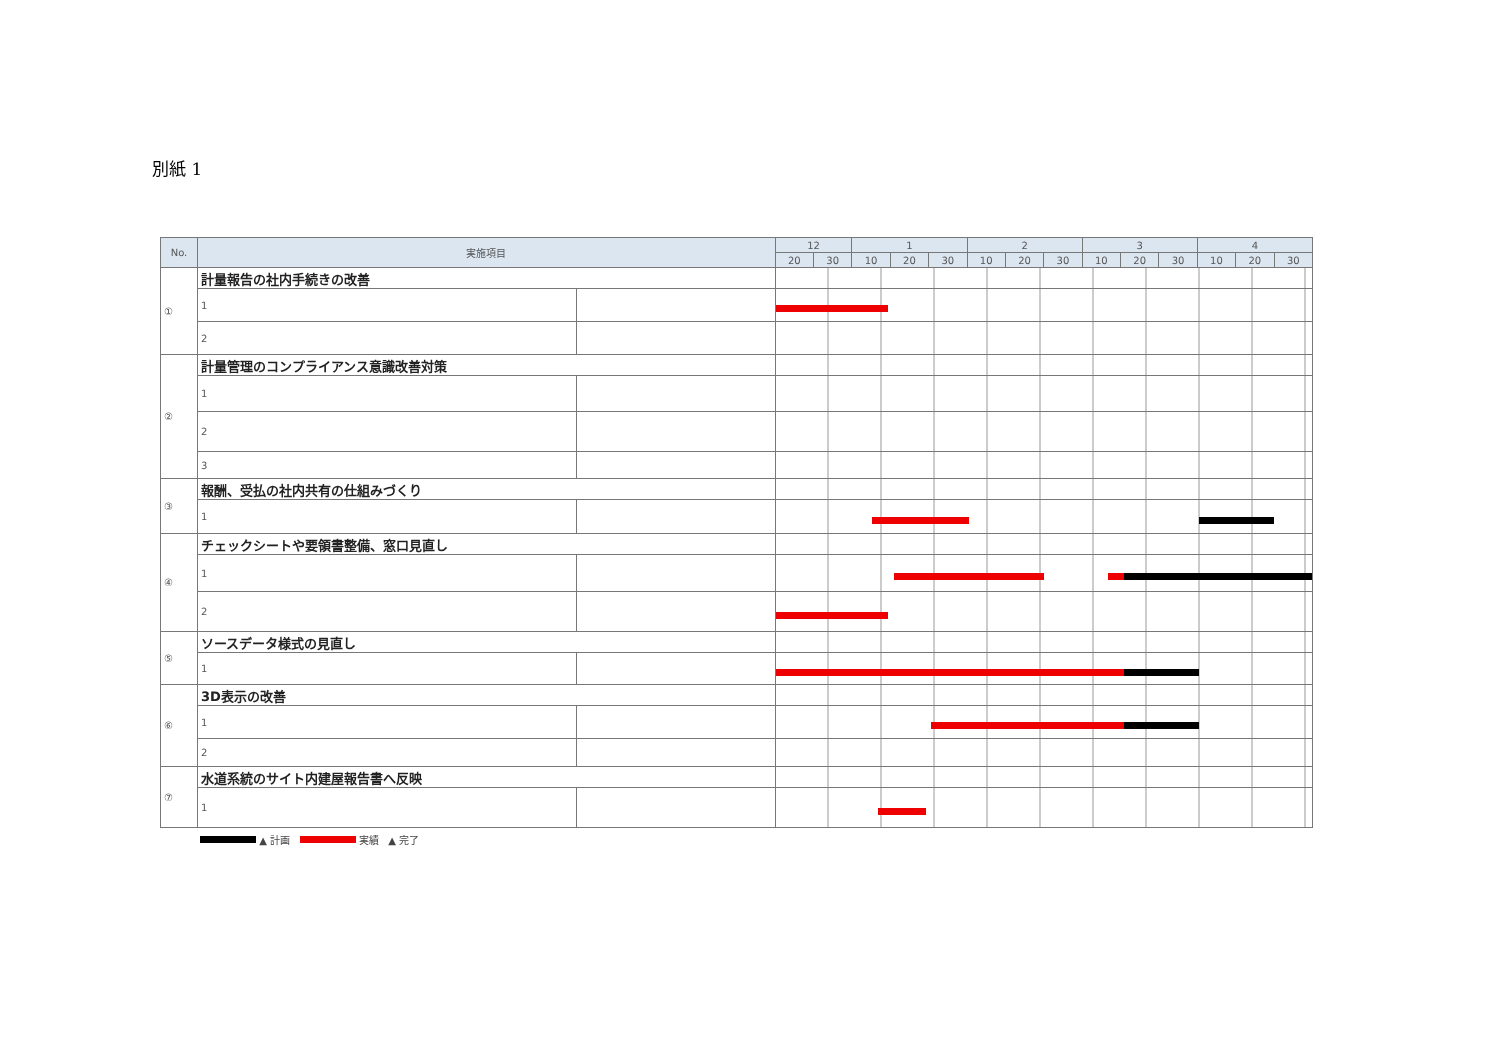別紙 1
| No. | 実施項目 | | 12 | | 1 | | | 2 | | | 3 | | | 4 | | |
| --- | --- | --- | --- | --- | --- | --- | --- | --- | --- | --- | --- | --- | --- | --- | --- | --- |
| | | | 20 | 30 | 10 | 20 | 30 | 10 | 20 | 30 | 10 | 20 | 30 | 10 | 20 | 30 |
| ① | 計量報告の社内手続きの改善 | | | | | | | | | | | | | | | |
| | 1 | | | | | | | | | | | | | | | |
| | 2 | | | | | | | | | | | | | | | |
| ② | 計量管理のコンプライアンス意識改善対策 | | | | | | | | | | | | | | | |
| | 1 | | | | | | | | | | | | | | | |
| | 2 | | | | | | | | | | | | | | | |
| | 3 | | | | | | | | | | | | | | | |
| ③ | 報酬、受払の社内共有の仕組みづくり | | | | | | | | | | | | | | | |
| | 1 | | | | | | | | | | | | | | | |
| ④ | チェックシートや要領書整備、窓口見直し | | | | | | | | | | | | | | | |
| | 1 | | | | | | | | | | | | | | | |
| | 2 | | | | | | | | | | | | | | | |
| ⑤ | ソースデータ様式の見直し | | | | | | | | | | | | | | | |
| | 1 | | | | | | | | | | | | | | | |
| ⑥ | 3D表示の改善 | | | | | | | | | | | | | | | |
| | 1 | | | | | | | | | | | | | | | |
| | 2 | | | | | | | | | | | | | | | |
| ⑦ | 水道系統のサイト内建屋報告書へ反映 | | | | | | | | | | | | | | | |
| | 1 | | | | | | | | | | | | | | | |
▲ 計画 実績 ▲ 完了